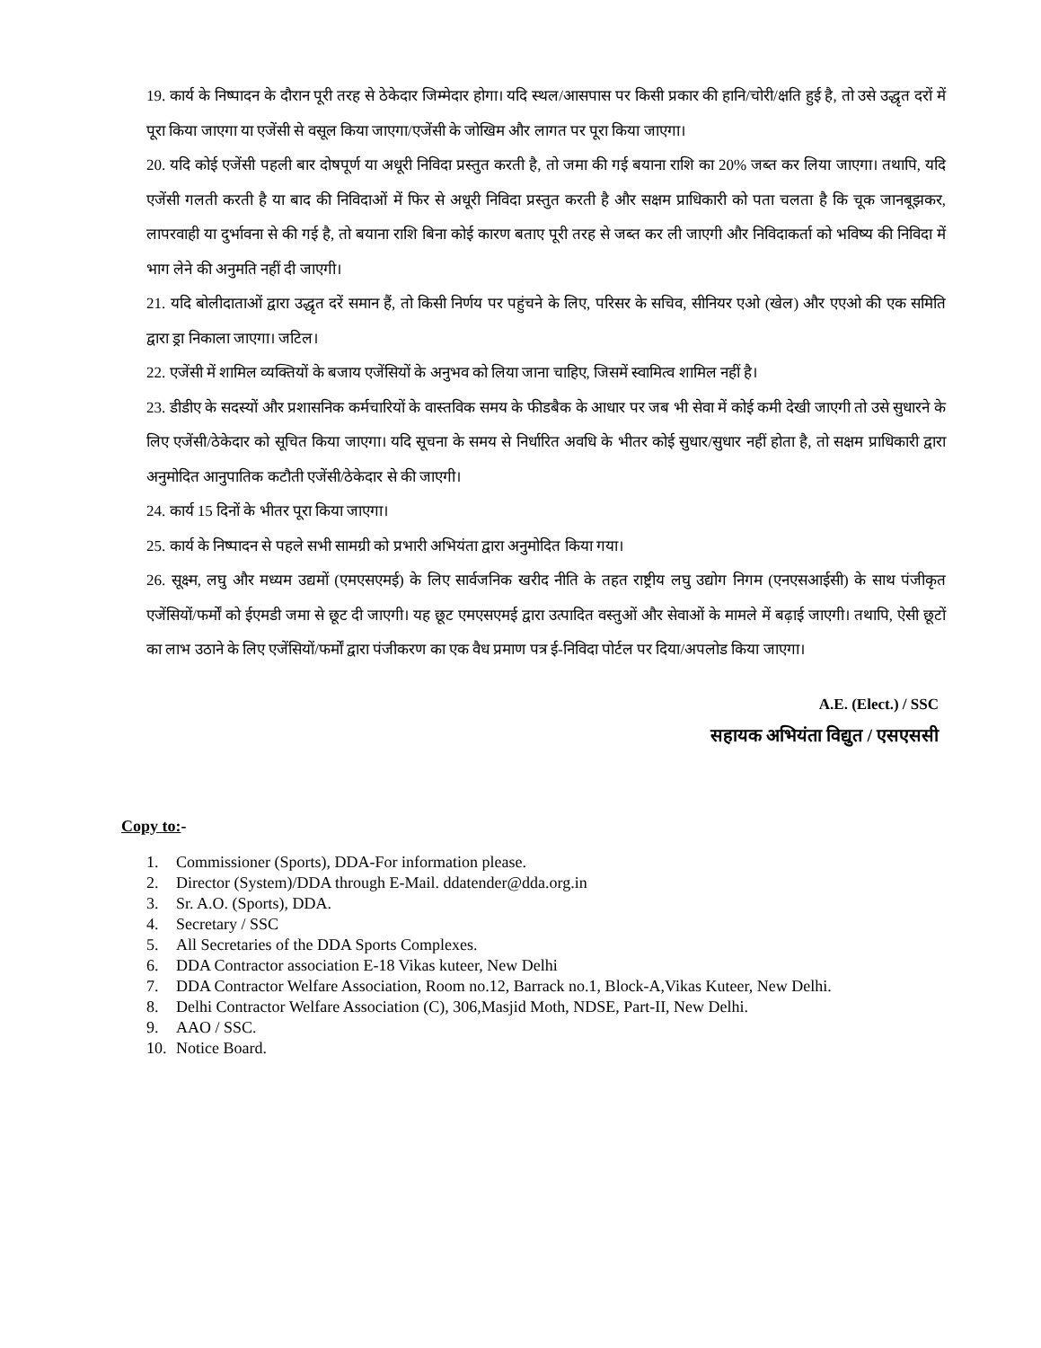19. कार्य के निष्पादन के दौरान पूरी तरह से ठेकेदार जिम्मेदार होगा। यदि स्थल/आसपास पर किसी प्रकार की हानि/चोरी/क्षति हुई है, तो उसे उद्धृत दरों में पूरा किया जाएगा या एजेंसी से वसूल किया जाएगा/एजेंसी के जोखिम और लागत पर पूरा किया जाएगा।
20. यदि कोई एजेंसी पहली बार दोषपूर्ण या अधूरी निविदा प्रस्तुत करती है, तो जमा की गई बयाना राशि का 20% जब्त कर लिया जाएगा। तथापि, यदि एजेंसी गलती करती है या बाद की निविदाओं में फिर से अधूरी निविदा प्रस्तुत करती है और सक्षम प्राधिकारी को पता चलता है कि चूक जानबूझकर, लापरवाही या दुर्भावना से की गई है, तो बयाना राशि बिना कोई कारण बताए पूरी तरह से जब्त कर ली जाएगी और निविदाकर्ता को भविष्य की निविदा में भाग लेने की अनुमति नहीं दी जाएगी।
21. यदि बोलीदाताओं द्वारा उद्धृत दरें समान हैं, तो किसी निर्णय पर पहुंचने के लिए, परिसर के सचिव, सीनियर एओ (खेल) और एएओ की एक समिति द्वारा ड्रा निकाला जाएगा। जटिल।
22. एजेंसी में शामिल व्यक्तियों के बजाय एजेंसियों के अनुभव को लिया जाना चाहिए, जिसमें स्वामित्व शामिल नहीं है।
23. डीडीए के सदस्यों और प्रशासनिक कर्मचारियों के वास्तविक समय के फीडबैक के आधार पर जब भी सेवा में कोई कमी देखी जाएगी तो उसे सुधारने के लिए एजेंसी/ठेकेदार को सूचित किया जाएगा। यदि सूचना के समय से निर्धारित अवधि के भीतर कोई सुधार/सुधार नहीं होता है, तो सक्षम प्राधिकारी द्वारा अनुमोदित आनुपातिक कटौती एजेंसी/ठेकेदार से की जाएगी।
24. कार्य 15 दिनों के भीतर पूरा किया जाएगा।
25. कार्य के निष्पादन से पहले सभी सामग्री को प्रभारी अभियंता द्वारा अनुमोदित किया गया।
26. सूक्ष्म, लघु और मध्यम उद्यमों (एमएसएमई) के लिए सार्वजनिक खरीद नीति के तहत राष्ट्रीय लघु उद्योग निगम (एनएसआईसी) के साथ पंजीकृत एजेंसियों/फर्मों को ईएमडी जमा से छूट दी जाएगी। यह छूट एमएसएमई द्वारा उत्पादित वस्तुओं और सेवाओं के मामले में बढ़ाई जाएगी। तथापि, ऐसी छूटों का लाभ उठाने के लिए एजेंसियों/फर्मों द्वारा पंजीकरण का एक वैध प्रमाण पत्र ई-निविदा पोर्टल पर दिया/अपलोड किया जाएगा।
A.E. (Elect.) / SSC
सहायक अभियंता विद्युत / एसएससी
Copy to:-
1. Commissioner (Sports), DDA-For information please.
2. Director (System)/DDA through E-Mail. ddatender@dda.org.in
3. Sr. A.O. (Sports), DDA.
4. Secretary / SSC
5. All Secretaries of the DDA Sports Complexes.
6. DDA Contractor association E-18 Vikas kuteer, New Delhi
7. DDA Contractor Welfare Association, Room no.12, Barrack no.1, Block-A,Vikas Kuteer, New Delhi.
8. Delhi Contractor Welfare Association (C), 306,Masjid Moth, NDSE, Part-II, New Delhi.
9. AAO / SSC.
10. Notice Board.